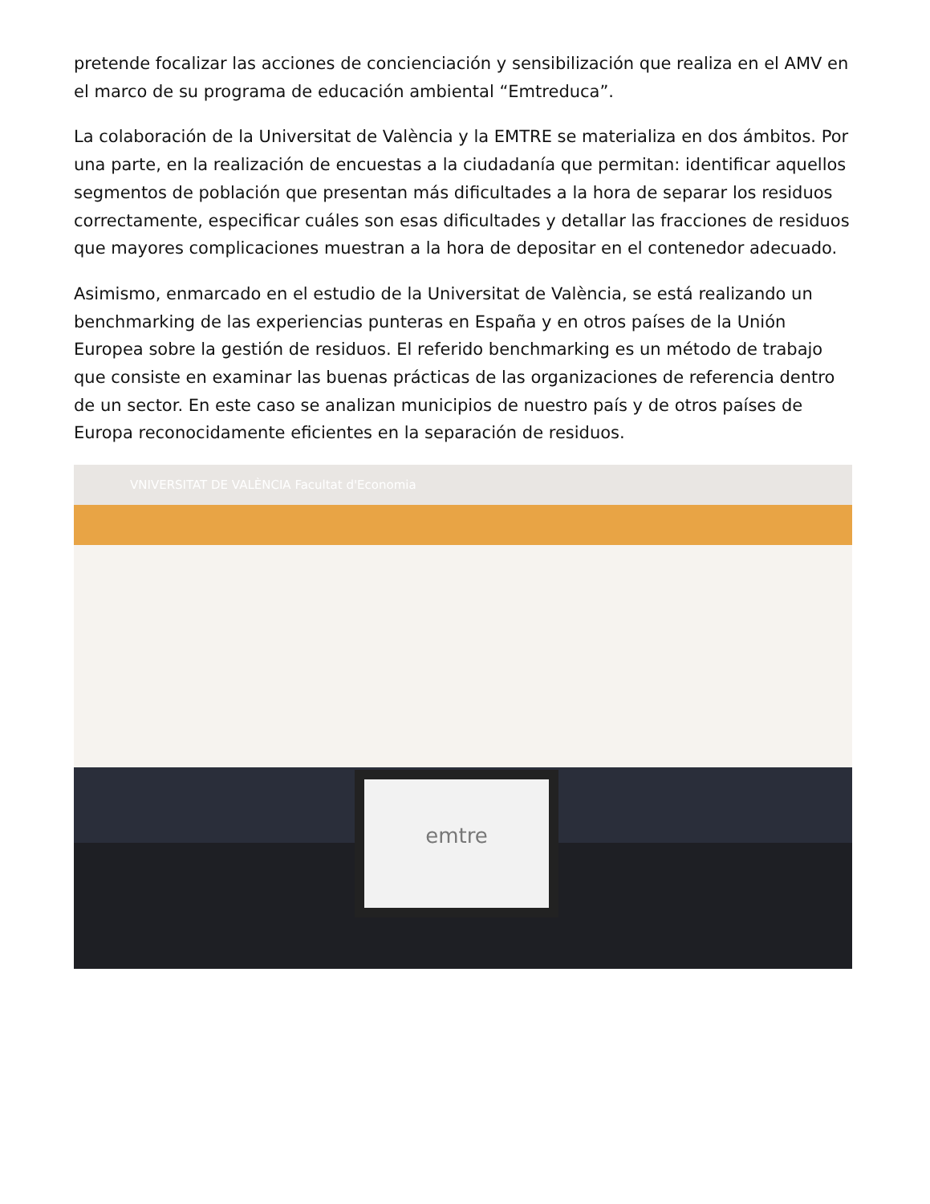pretende focalizar las acciones de concienciación y sensibilización que realiza en el AMV en el marco de su programa de educación ambiental “Emtreduca”.
La colaboración de la Universitat de València y la EMTRE se materializa en dos ámbitos. Por una parte, en la realización de encuestas a la ciudadanía que permitan: identificar aquellos segmentos de población que presentan más dificultades a la hora de separar los residuos correctamente, especificar cuáles son esas dificultades y detallar las fracciones de residuos que mayores complicaciones muestran a la hora de depositar en el contenedor adecuado.
Asimismo, enmarcado en el estudio de la Universitat de València, se está realizando un benchmarking de las experiencias punteras en España y en otros países de la Unión Europea sobre la gestión de residuos. El referido benchmarking es un método de trabajo que consiste en examinar las buenas prácticas de las organizaciones de referencia dentro de un sector. En este caso se analizan municipios de nuestro país y de otros países de Europa reconocidamente eficientes en la separación de residuos.
VNIVERSITAT DE VALÈNCIA Facultat d'Economia
emtre